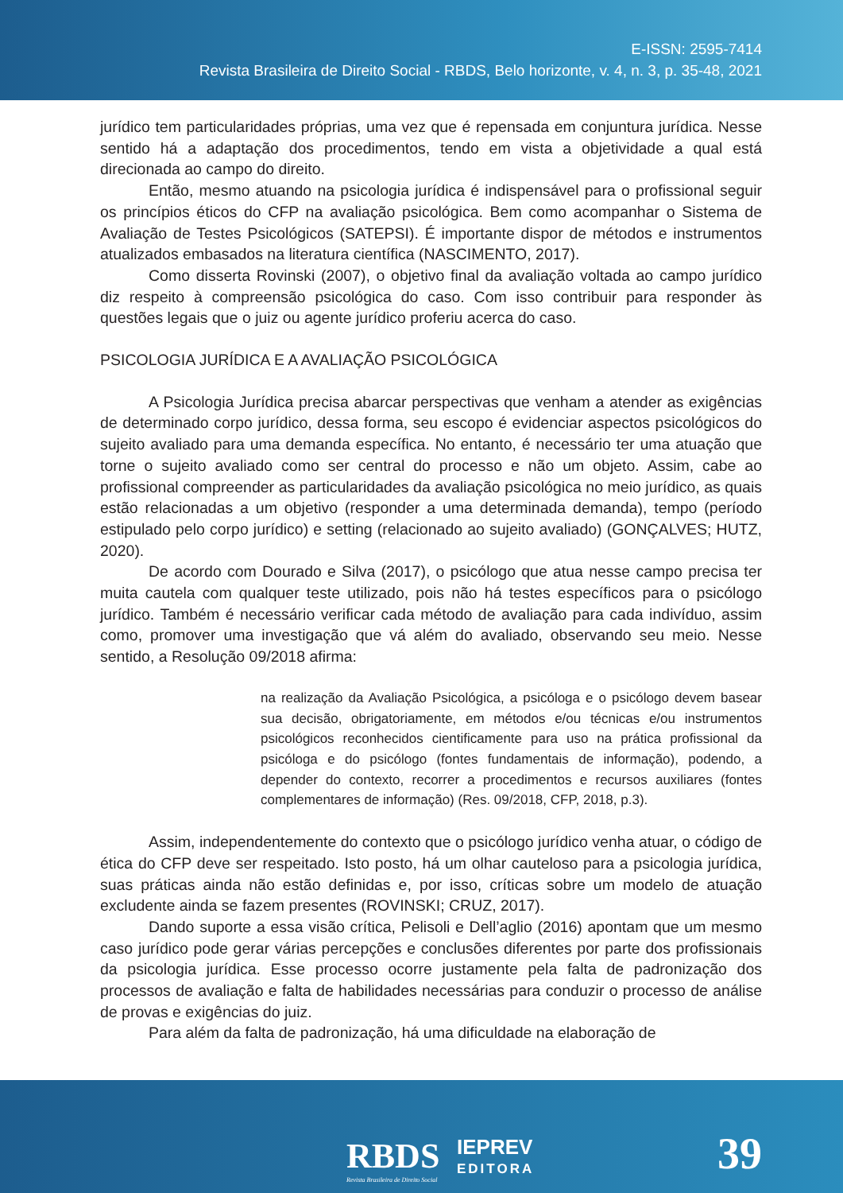E-ISSN: 2595-7414
Revista Brasileira de Direito Social - RBDS, Belo horizonte, v. 4, n. 3, p. 35-48, 2021
jurídico tem particularidades próprias, uma vez que é repensada em conjuntura jurídica. Nesse sentido há a adaptação dos procedimentos, tendo em vista a objetividade a qual está direcionada ao campo do direito.
Então, mesmo atuando na psicologia jurídica é indispensável para o profissional seguir os princípios éticos do CFP na avaliação psicológica. Bem como acompanhar o Sistema de Avaliação de Testes Psicológicos (SATEPSI). É importante dispor de métodos e instrumentos atualizados embasados na literatura científica (NASCIMENTO, 2017).
Como disserta Rovinski (2007), o objetivo final da avaliação voltada ao campo jurídico diz respeito à compreensão psicológica do caso. Com isso contribuir para responder às questões legais que o juiz ou agente jurídico proferiu acerca do caso.
PSICOLOGIA JURÍDICA E A AVALIAÇÃO PSICOLÓGICA
A Psicologia Jurídica precisa abarcar perspectivas que venham a atender as exigências de determinado corpo jurídico, dessa forma, seu escopo é evidenciar aspectos psicológicos do sujeito avaliado para uma demanda específica. No entanto, é necessário ter uma atuação que torne o sujeito avaliado como ser central do processo e não um objeto. Assim, cabe ao profissional compreender as particularidades da avaliação psicológica no meio jurídico, as quais estão relacionadas a um objetivo (responder a uma determinada demanda), tempo (período estipulado pelo corpo jurídico) e setting (relacionado ao sujeito avaliado) (GONÇALVES; HUTZ, 2020).
De acordo com Dourado e Silva (2017), o psicólogo que atua nesse campo precisa ter muita cautela com qualquer teste utilizado, pois não há testes específicos para o psicólogo jurídico. Também é necessário verificar cada método de avaliação para cada indivíduo, assim como, promover uma investigação que vá além do avaliado, observando seu meio. Nesse sentido, a Resolução 09/2018 afirma:
na realização da Avaliação Psicológica, a psicóloga e o psicólogo devem basear sua decisão, obrigatoriamente, em métodos e/ou técnicas e/ou instrumentos psicológicos reconhecidos cientificamente para uso na prática profissional da psicóloga e do psicólogo (fontes fundamentais de informação), podendo, a depender do contexto, recorrer a procedimentos e recursos auxiliares (fontes complementares de informação) (Res. 09/2018, CFP, 2018, p.3).
Assim, independentemente do contexto que o psicólogo jurídico venha atuar, o código de ética do CFP deve ser respeitado. Isto posto, há um olhar cauteloso para a psicologia jurídica, suas práticas ainda não estão definidas e, por isso, críticas sobre um modelo de atuação excludente ainda se fazem presentes (ROVINSKI; CRUZ, 2017).
Dando suporte a essa visão crítica, Pelisoli e Dell’aglio (2016) apontam que um mesmo caso jurídico pode gerar várias percepções e conclusões diferentes por parte dos profissionais da psicologia jurídica. Esse processo ocorre justamente pela falta de padronização dos processos de avaliação e falta de habilidades necessárias para conduzir o processo de análise de provas e exigências do juiz.
Para além da falta de padronização, há uma dificuldade na elaboração de
RBDS
Revista Brasileira de Direito Social
IEPREV
EDITORA
39